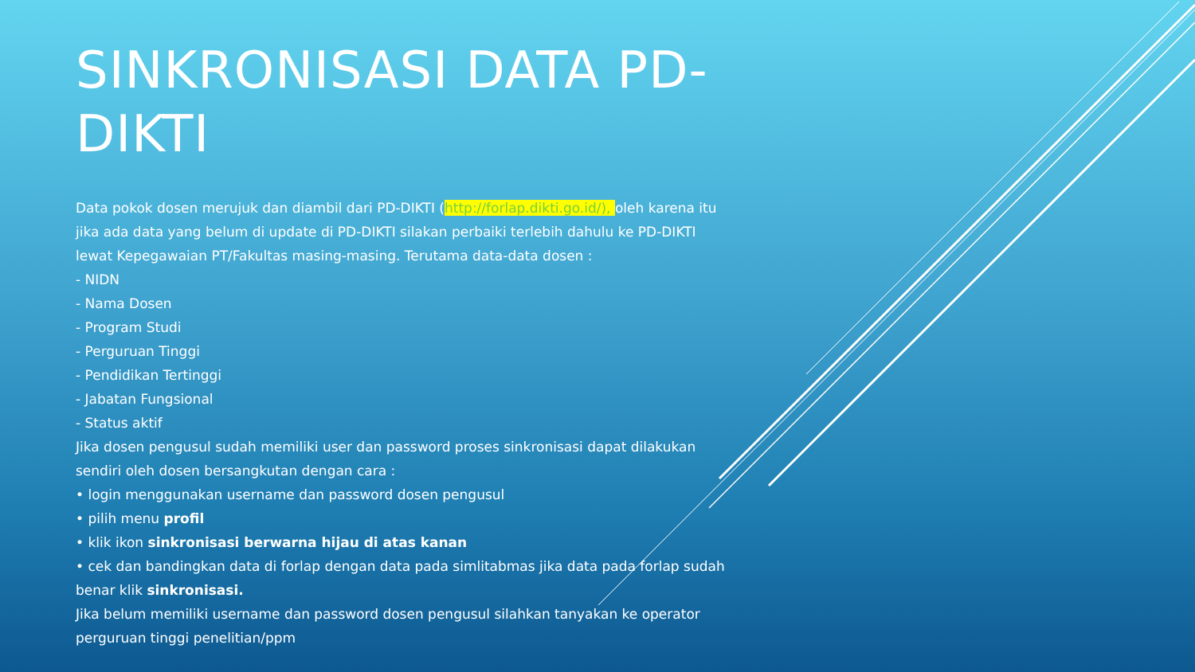SINKRONISASI DATA PD-DIKTI
Data pokok dosen merujuk dan diambil dari PD-DIKTI (http://forlap.dikti.go.id/), oleh karena itu jika ada data yang belum di update di PD-DIKTI silakan perbaiki terlebih dahulu ke PD-DIKTI lewat Kepegawaian PT/Fakultas masing-masing. Terutama data-data dosen :
- NIDN
- Nama Dosen
- Program Studi
- Perguruan Tinggi
- Pendidikan Tertinggi
- Jabatan Fungsional
- Status aktif
Jika dosen pengusul sudah memiliki user dan password proses sinkronisasi dapat dilakukan sendiri oleh dosen bersangkutan dengan cara :
• login menggunakan username dan password dosen pengusul
• pilih menu profil
• klik ikon sinkronisasi berwarna hijau di atas kanan
• cek dan bandingkan data di forlap dengan data pada simlitabmas jika data pada forlap sudah benar klik sinkronisasi.
Jika belum memiliki username dan password dosen pengusul silahkan tanyakan ke operator perguruan tinggi penelitian/ppm